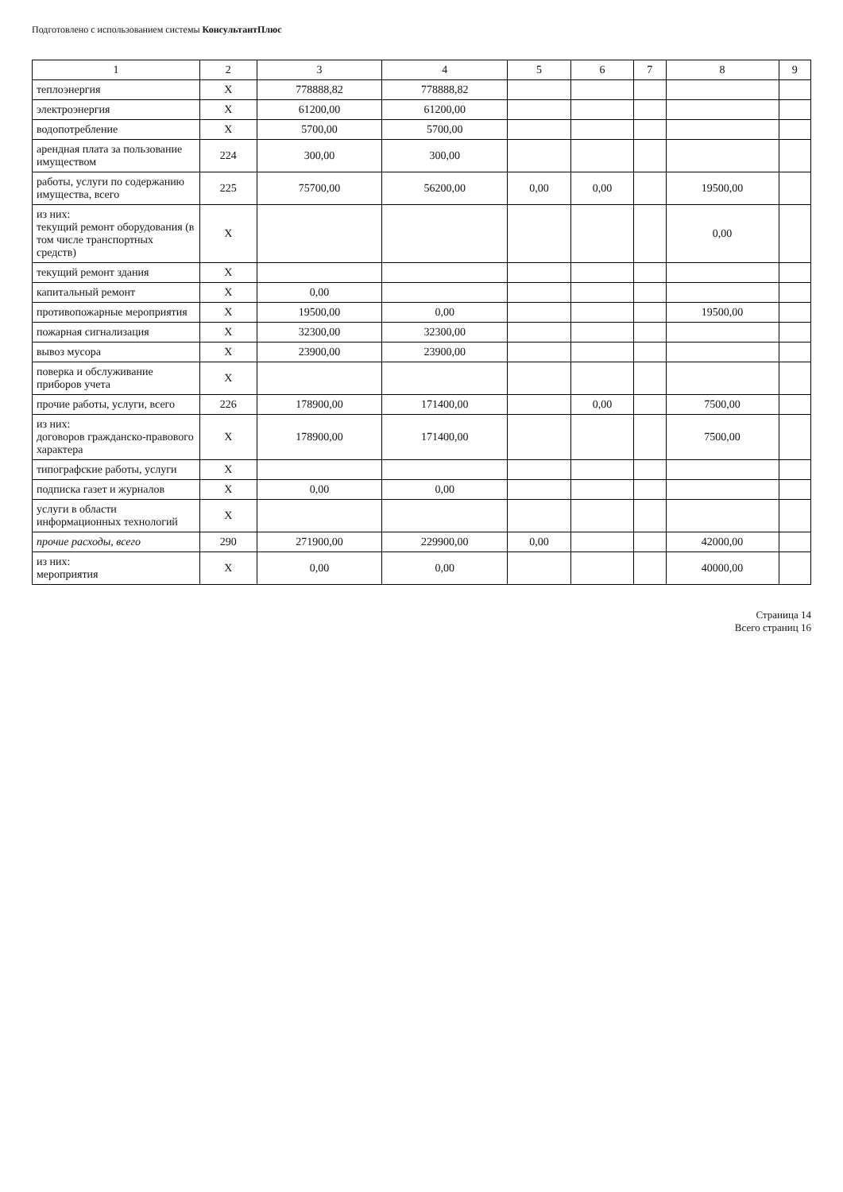Подготовлено с использованием системы КонсультантПлюс
| 1 | 2 | 3 | 4 | 5 | 6 | 7 | 8 | 9 |
| --- | --- | --- | --- | --- | --- | --- | --- | --- |
| теплоэнергия | X | 778888,82 | 778888,82 | | | | | |
| электроэнергия | X | 61200,00 | 61200,00 | | | | | |
| водопотребление | X | 5700,00 | 5700,00 | | | | | |
| арендная плата за пользование имуществом | 224 | 300,00 | 300,00 | | | | | |
| работы, услуги по содержанию имущества, всего | 225 | 75700,00 | 56200,00 | 0,00 | 0,00 | | 19500,00 | |
| из них: текущий ремонт оборудования (в том числе транспортных средств) | X | | | | | | 0,00 | |
| текущий ремонт здания | X | | | | | | | |
| капитальный ремонт | X | 0,00 | | | | | | |
| противопожарные мероприятия | X | 19500,00 | 0,00 | | | | 19500,00 | |
| пожарная сигнализация | X | 32300,00 | 32300,00 | | | | | |
| вывоз мусора | X | 23900,00 | 23900,00 | | | | | |
| поверка и обслуживание приборов учета | X | | | | | | | |
| прочие работы, услуги, всего | 226 | 178900,00 | 171400,00 | | 0,00 | | 7500,00 | |
| из них: договоров гражданско-правового характера | X | 178900,00 | 171400,00 | | | | 7500,00 | |
| типографские работы, услуги | X | | | | | | | |
| подписка газет и журналов | X | 0,00 | 0,00 | | | | | |
| услуги в области информационных технологий | X | | | | | | | |
| прочие расходы, всего | 290 | 271900,00 | 229900,00 | 0,00 | | | 42000,00 | |
| из них: мероприятия | X | 0,00 | 0,00 | | | | 40000,00 | |
Страница 14
Всего страниц 16